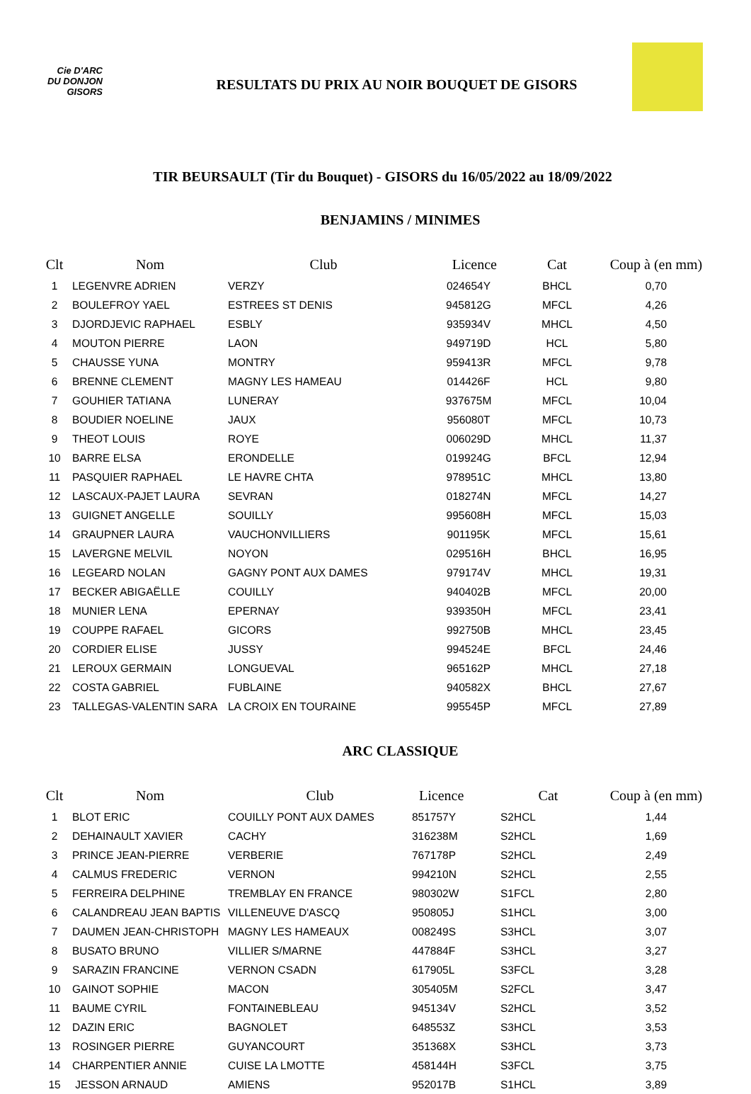Cie D'ARC
DU DONJON
GISORS
RESULTATS DU PRIX AU NOIR BOUQUET DE GISORS
TIR BEURSAULT (Tir du Bouquet) - GISORS du 16/05/2022 au 18/09/2022
BENJAMINS / MINIMES
| Clt | Nom | Club | Licence | Cat | Coup à (en mm) |
| --- | --- | --- | --- | --- | --- |
| 1 | LEGENVRE ADRIEN | VERZY | 024654Y | BHCL | 0,70 |
| 2 | BOULEFROY YAEL | ESTREES ST DENIS | 945812G | MFCL | 4,26 |
| 3 | DJORDJEVIC RAPHAEL | ESBLY | 935934V | MHCL | 4,50 |
| 4 | MOUTON PIERRE | LAON | 949719D | HCL | 5,80 |
| 5 | CHAUSSE YUNA | MONTRY | 959413R | MFCL | 9,78 |
| 6 | BRENNE CLEMENT | MAGNY LES HAMEAU | 014426F | HCL | 9,80 |
| 7 | GOUHIER TATIANA | LUNERAY | 937675M | MFCL | 10,04 |
| 8 | BOUDIER NOELINE | JAUX | 956080T | MFCL | 10,73 |
| 9 | THEOT LOUIS | ROYE | 006029D | MHCL | 11,37 |
| 10 | BARRE ELSA | ERONDELLE | 019924G | BFCL | 12,94 |
| 11 | PASQUIER RAPHAEL | LE HAVRE CHTA | 978951C | MHCL | 13,80 |
| 12 | LASCAUX-PAJET LAURA | SEVRAN | 018274N | MFCL | 14,27 |
| 13 | GUIGNET ANGELLE | SOUILLY | 995608H | MFCL | 15,03 |
| 14 | GRAUPNER LAURA | VAUCHONVILLIERS | 901195K | MFCL | 15,61 |
| 15 | LAVERGNE MELVIL | NOYON | 029516H | BHCL | 16,95 |
| 16 | LEGEARD NOLAN | GAGNY PONT AUX DAMES | 979174V | MHCL | 19,31 |
| 17 | BECKER ABIGAËLLE | COUILLY | 940402B | MFCL | 20,00 |
| 18 | MUNIER LENA | EPERNAY | 939350H | MFCL | 23,41 |
| 19 | COUPPE RAFAEL | GICORS | 992750B | MHCL | 23,45 |
| 20 | CORDIER ELISE | JUSSY | 994524E | BFCL | 24,46 |
| 21 | LEROUX GERMAIN | LONGUEVAL | 965162P | MHCL | 27,18 |
| 22 | COSTA GABRIEL | FUBLAINE | 940582X | BHCL | 27,67 |
| 23 | TALLEGAS-VALENTIN SARA | LA CROIX EN TOURAINE | 995545P | MFCL | 27,89 |
ARC CLASSIQUE
| Clt | Nom | Club | Licence | Cat | Coup à (en mm) |
| --- | --- | --- | --- | --- | --- |
| 1 | BLOT ERIC | COUILLY PONT AUX DAMES | 851757Y | S2HCL | 1,44 |
| 2 | DEHAINAULT XAVIER | CACHY | 316238M | S2HCL | 1,69 |
| 3 | PRINCE JEAN-PIERRE | VERBERIE | 767178P | S2HCL | 2,49 |
| 4 | CALMUS FREDERIC | VERNON | 994210N | S2HCL | 2,55 |
| 5 | FERREIRA DELPHINE | TREMBLAY EN FRANCE | 980302W | S1FCL | 2,80 |
| 6 | CALANDREAU JEAN BAPTIS | VILLENEUVE D'ASCQ | 950805J | S1HCL | 3,00 |
| 7 | DAUMEN JEAN-CHRISTOPH | MAGNY LES HAMEAUX | 008249S | S3HCL | 3,07 |
| 8 | BUSATO BRUNO | VILLIER S/MARNE | 447884F | S3HCL | 3,27 |
| 9 | SARAZIN FRANCINE | VERNON CSADN | 617905L | S3FCL | 3,28 |
| 10 | GAINOT SOPHIE | MACON | 305405M | S2FCL | 3,47 |
| 11 | BAUME CYRIL | FONTAINEBLEAU | 945134V | S2HCL | 3,52 |
| 12 | DAZIN ERIC | BAGNOLET | 648553Z | S3HCL | 3,53 |
| 13 | ROSINGER PIERRE | GUYANCOURT | 351368X | S3HCL | 3,73 |
| 14 | CHARPENTIER ANNIE | CUISE LA LMOTTE | 458144H | S3FCL | 3,75 |
| 15 | JESSON ARNAUD | AMIENS | 952017B | S1HCL | 3,89 |